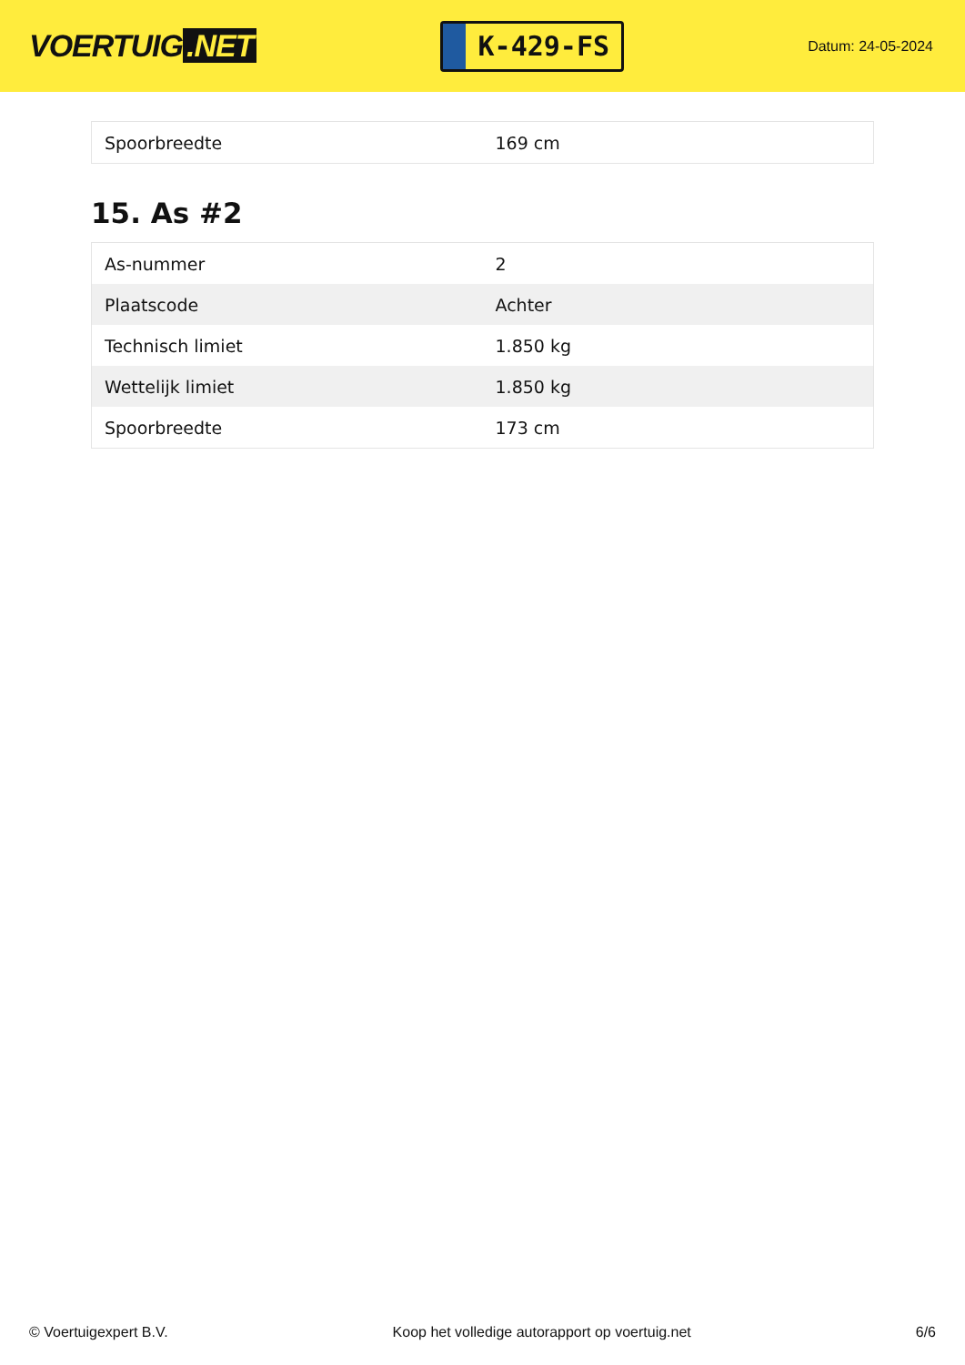VOERTUIG.NET
K-429-FS
Datum: 24-05-2024
| Spoorbreedte | 169 cm |
15. As #2
| As-nummer | 2 |
| Plaatscode | Achter |
| Technisch limiet | 1.850 kg |
| Wettelijk limiet | 1.850 kg |
| Spoorbreedte | 173 cm |
© Voertuigexpert B.V. Koop het volledige autorapport op voertuig.net 6/6